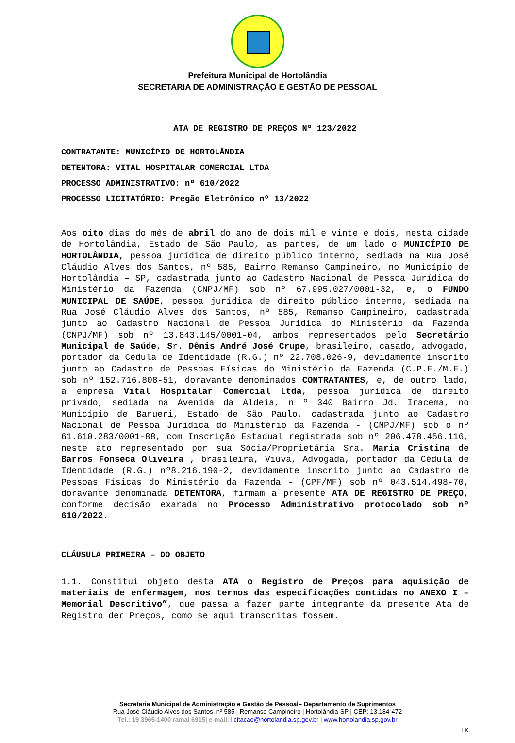Prefeitura Municipal de Hortolândia
SECRETARIA DE ADMINISTRAÇÃO E GESTÃO DE PESSOAL
ATA DE REGISTRO DE PREÇOS Nº 123/2022
CONTRATANTE: MUNICÍPIO DE HORTOLÂNDIA
DETENTORA: VITAL HOSPITALAR COMERCIAL LTDA
PROCESSO ADMINISTRATIVO: nº 610/2022
PROCESSO LICITATÓRIO: Pregão Eletrônico nº 13/2022
Aos oito dias do mês de abril do ano de dois mil e vinte e dois, nesta cidade de Hortolândia, Estado de São Paulo, as partes, de um lado o MUNICÍPIO DE HORTOLÂNDIA, pessoa jurídica de direito público interno, sediada na Rua José Cláudio Alves dos Santos, nº 585, Bairro Remanso Campineiro, no Município de Hortolândia – SP, cadastrada junto ao Cadastro Nacional de Pessoa Jurídica do Ministério da Fazenda (CNPJ/MF) sob nº 67.995.027/0001-32, e, o FUNDO MUNICIPAL DE SAÚDE, pessoa jurídica de direito público interno, sediada na Rua José Cláudio Alves dos Santos, nº 585, Remanso Campineiro, cadastrada junto ao Cadastro Nacional de Pessoa Jurídica do Ministério da Fazenda (CNPJ/MF) sob nº 13.843.145/0001-04, ambos representados pelo Secretário Municipal de Saúde, Sr. Dênis André José Crupe, brasileiro, casado, advogado, portador da Cédula de Identidade (R.G.) nº 22.708.026-9, devidamente inscrito junto ao Cadastro de Pessoas Físicas do Ministério da Fazenda (C.P.F./M.F.) sob nº 152.716.808-51, doravante denominados CONTRATANTES, e, de outro lado, a empresa Vital Hospitalar Comercial Ltda, pessoa jurídica de direito privado, sediada na Avenida da Aldeia, n º 340 Bairro Jd. Iracema, no Município de Barueri, Estado de São Paulo, cadastrada junto ao Cadastro Nacional de Pessoa Jurídica do Ministério da Fazenda - (CNPJ/MF) sob o nº 61.610.283/0001-88, com Inscrição Estadual registrada sob nº 206.478.456.116, neste ato representado por sua Sócia/Proprietária Sra. Maria Cristina de Barros Fonseca Oliveira , brasileira, Viúva, Advogada, portador da Cédula de Identidade (R.G.) nº8.216.190-2, devidamente inscrito junto ao Cadastro de Pessoas Físicas do Ministério da Fazenda - (CPF/MF) sob nº 043.514.498-70, doravante denominada DETENTORA, firmam a presente ATA DE REGISTRO DE PREÇO, conforme decisão exarada no Processo Administrativo protocolado sob nº 610/2022.
CLÁUSULA PRIMEIRA – DO OBJETO
1.1. Constitui objeto desta ATA o Registro de Preços para aquisição de materiais de enfermagem, nos termos das especificações contidas no ANEXO I – Memorial Descritivo”, que passa a fazer parte integrante da presente Ata de Registro der Preços, como se aqui transcritas fossem.
Secretaria Municipal de Administração e Gestão de Pessoal– Departamento de Suprimentos
Rua José Cláudio Alves dos Santos, nº 585 | Remanso Campineiro | Hortolândia-SP | CEP: 13.184-472
Tel.: 19 3965-1400 ramal 6915| e-mail: licitacao@hortolandia.sp.gov.br | www.hortolandia.sp.gov.br
LK